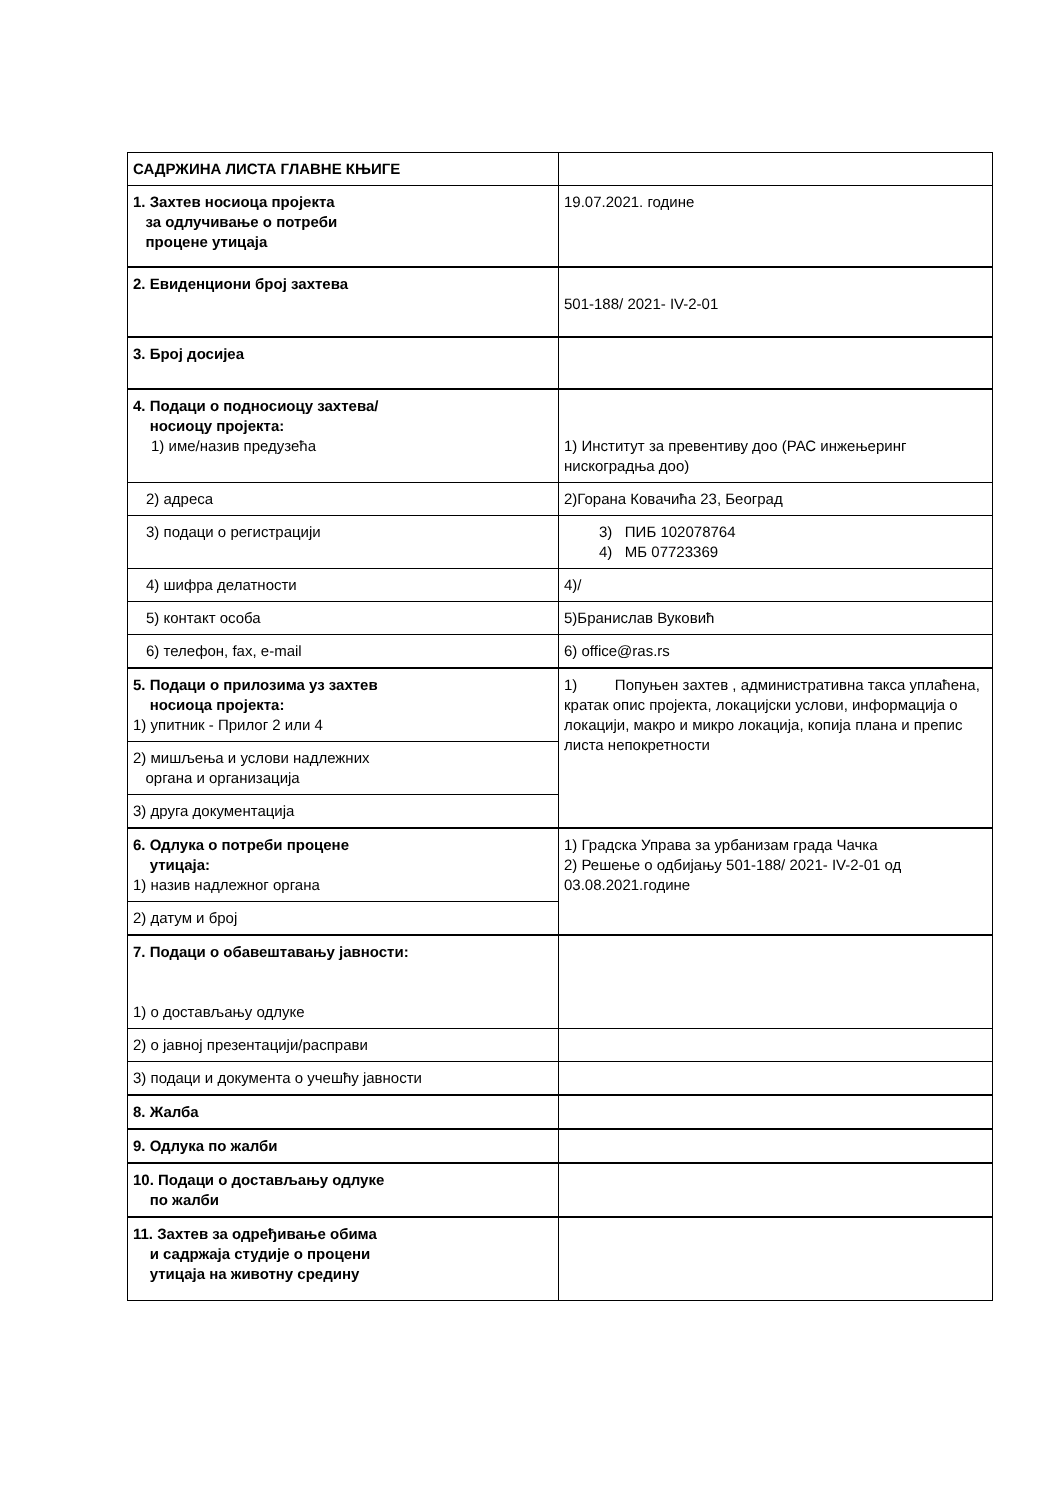| САДРЖИНА ЛИСТА ГЛАВНЕ КЊИГЕ | |
| 1. Захтев носиоца пројекта за одлучивање о потреби процене утицаја | 19.07.2021. године |
| 2. Евиденциони број захтева | 501-188/ 2021- IV-2-01 |
| 3. Број досијеа | |
| 4. Подаци о подносиоцу захтева/ носиоцу пројекта: 1) име/назив предузећа | 1) Институт за превентиву доо (РАС инжењеринг нискоградња доо) |
| 2) адреса | 2)Горана Ковачића 23, Београд |
| 3) подаци о регистрацији | 3) ПИБ 102078764 4) МБ 07723369 |
| 4) шифра делатности | 4)/ |
| 5) контакт особа | 5)Бранислав Вуковић |
| 6) телефон, fax, e-mail | 6) office@ras.rs |
| 5. Подаци о прилозима уз захтев носиоца пројекта: 1) упитник - Прилог 2 или 4 | 1) Попуњен захтев , административна такса уплаћена, кратак опис пројекта, локацијски услови, информација о локацији, макро и микро локација, копија плана и препис листа непокретности |
| 2) мишљења и услови надлежних органа и организација | |
| 3) друга документација | |
| 6. Одлука о потреби процене утицаја: 1) назив надлежног органа | 1) Градска Управа за урбанизам града Чачка 2) Решење о одбијању 501-188/ 2021- IV-2-01 од 03.08.2021.године |
| 2) датум и број | |
| 7. Подаци о обавештавању јавности: 1) о достављању одлуке | |
| 2) о јавној презентацији/расправи | |
| 3) подаци и документа о учешћу јавности | |
| 8. Жалба | |
| 9. Одлука по жалби | |
| 10. Подаци о достављању одлуке по жалби | |
| 11. Захтев за одређивање обима и садржаја студије о процени утицаја на животну средину | |